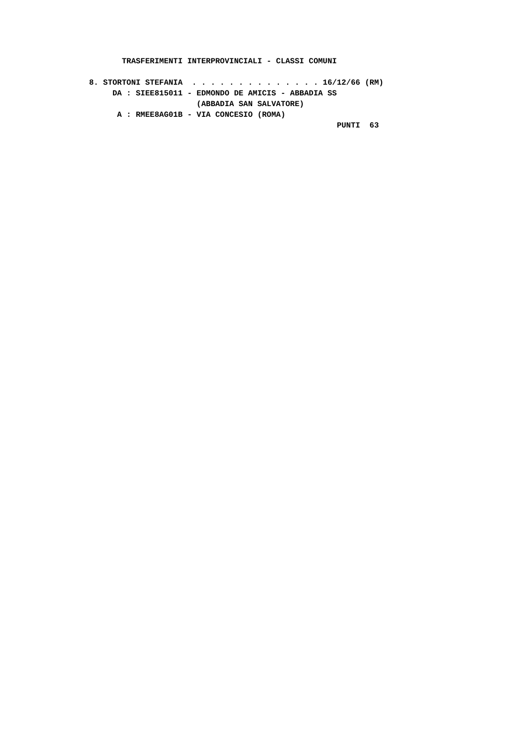TRASFERIMENTI INTERPROVINCIALI - CLASSI COMUNI

8. STORTONI STEFANIA  . . . . . . . . . . . . . . 16/12/66 (RM)
     DA : SIEE815011 - EDMONDO DE AMICIS - ABBADIA SS
                       (ABBADIA SAN SALVATORE)
      A : RMEE8AG01B - VIA CONCESIO (ROMA)
                                                     PUNTI  63